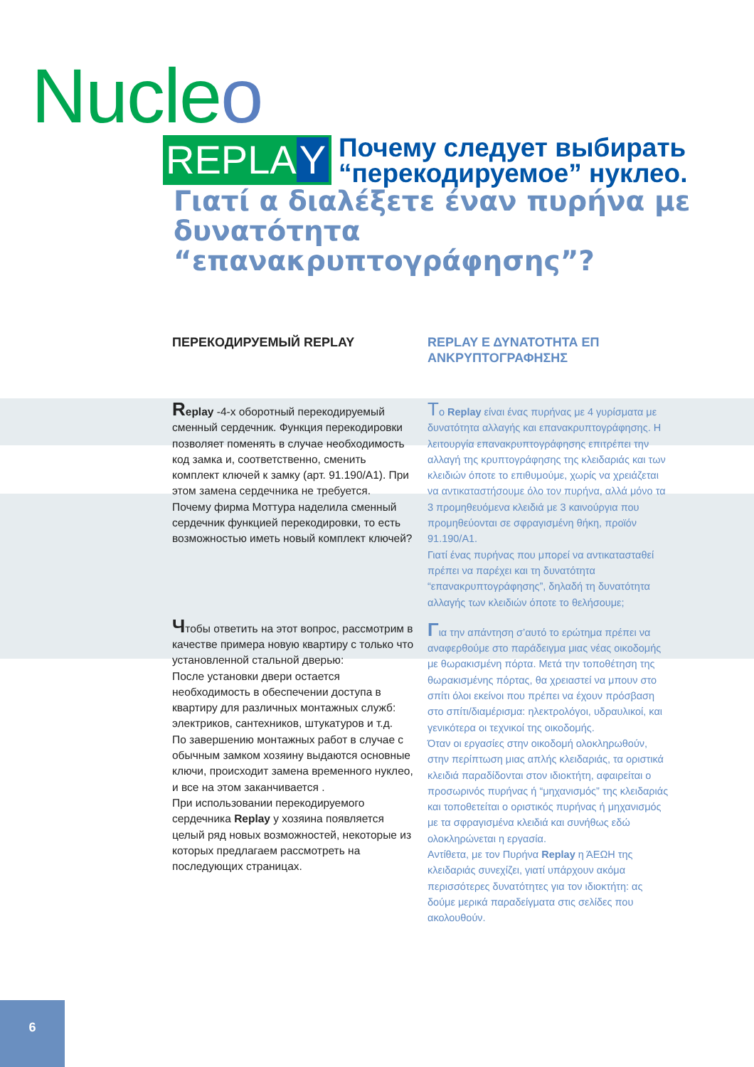Nucleo
REPLA Y
Почему следует выбирать
“перекодируемое” нуклео.
Γιατί α διαλέξετε έναν πυρήνα με
δυνατότητα “επανακρυπτογράφησης”?
ПЕРЕКОДИРУЕМЫЙ REPLAY
Replay -4-х оборотный перекодируемый сменный сердечник. Функция перекодировки позволяет поменять в случае необходимость код замка и, соответственно, сменить комплект ключей к замку (арт. 91.190/A1). При этом замена сердечника не требуется.
Почему фирма Моттура наделила сменный сердечник функцией перекодировки, то есть возможностью иметь новый комплект ключей?
Чтобы ответить на этот вопрос, рассмотрим в качестве примера новую квартиру с только что установленной стальной дверью:
После установки двери остается необходимость в обеспечении доступа в квартиру для различных монтажных служб: электриков, сантехников, штукатуров и т.д.
По завершению монтажных работ в случае с обычным замком хозяину выдаются основные ключи, происходит замена временного нуклео, и все на этом заканчивается .
При использовании перекодируемого сердечника Replay у хозяина появляется целый ряд новых возможностей, некоторые из которых предлагаем рассмотреть на последующих страницах.
REPLAY Ε ΔΥΝΑΤΟΤΗΤΑ ΕΠ ΑΝΚΡΥΠΤΟΓΡΑΦΗΣΗΣ
Το Replay είναι ένας πυρήνας με 4 γυρίσματα με δυνατότητα αλλαγής και επανακρυπτογράφησης. Η λειτουργία επανακρυπτογράφησης επιτρέπει την αλλαγή της κρυπτογράφησης της κλειδαριάς και των κλειδιών όποτε το επιθυμούμε, χωρίς να χρειάζεται να αντικαταστήσουμε όλο τον πυρήνα, αλλά μόνο τα 3 προμηθευόμενα κλειδιά με 3 καινούργια που προμηθεύονται σε σφραγισμένη θήκη, προϊόν 91.190/A1.
Γιατί ένας πυρήνας που μπορεί να αντικατασταθεί πρέπει να παρέχει και τη δυνατότητα “επανακρυπτογράφησης”, δηλαδή τη δυνατότητα αλλαγής των κλειδιών όποτε το θελήσουμε;
Για την απάντηση σ’αυτό το ερώτημα πρέπει να αναφερθούμε στο παράδειγμα μιας νέας οικοδομής με θωρακισμένη πόρτα. Μετά την τοποθέτηση της θωρακισμένης πόρτας, θα χρειαστεί να μπουν στο σπίτι όλοι εκείνοι που πρέπει να έχουν πρόσβαση στο σπίτι/διαμέρισμα: ηλεκτρολόγοι, υδραυλικοί, και γενικότερα οι τεχνικοί της οικοδομής.
Όταν οι εργασίες στην οικοδομή ολοκληρωθούν, στην περίπτωση μιας απλής κλειδαριάς, τα οριστικά κλειδιά παραδίδονται στον ιδιοκτήτη, αφαιρείται ο προσωρινός πυρήνας ή “μηχανισμός” της κλειδαριάς και τοποθετείται ο οριστικός πυρήνας ή μηχανισμός με τα σφραγισμένα κλειδιά και συνήθως εδώ ολοκληρώνεται η εργασία.
Αντίθετα, με τον Πυρήνα Replay η ΆΕΩΗ της κλειδαριάς συνεχίζει, γιατί υπάρχουν ακόμα περισσότερες δυνατότητες για τον ιδιοκτήτη: ας δούμε μερικά παραδείγματα στις σελίδες που ακολουθούν.
6